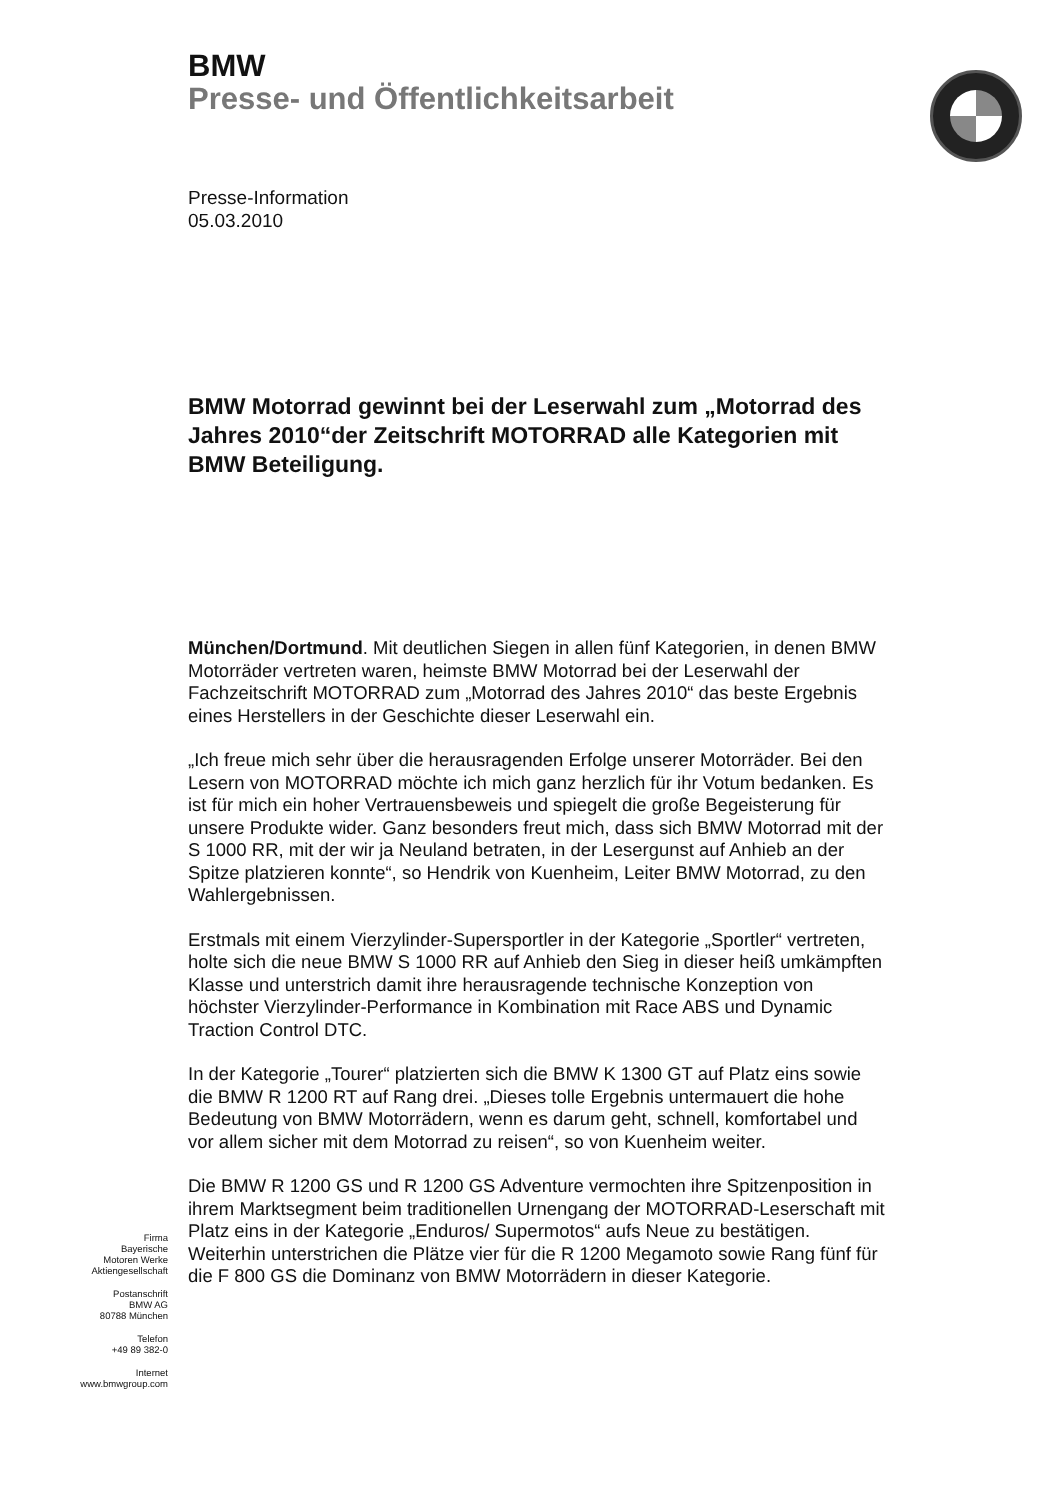BMW
Presse- und Öffentlichkeitsarbeit
Presse-Information
05.03.2010
BMW Motorrad gewinnt bei der Leserwahl zum „Motorrad des Jahres 2010“der Zeitschrift MOTORRAD alle Kategorien mit BMW Beteiligung.
München/Dortmund. Mit deutlichen Siegen in allen fünf Kategorien, in denen BMW Motorräder vertreten waren, heimste BMW Motorrad bei der Leserwahl der Fachzeitschrift MOTORRAD zum „Motorrad des Jahres 2010“ das beste Ergebnis eines Herstellers in der Geschichte dieser Leserwahl ein.
„Ich freue mich sehr über die herausragenden Erfolge unserer Motorräder. Bei den Lesern von MOTORRAD möchte ich mich ganz herzlich für ihr Votum bedanken. Es ist für mich ein hoher Vertrauensbeweis und spiegelt die große Begeisterung für unsere Produkte wider. Ganz besonders freut mich, dass sich BMW Motorrad mit der S 1000 RR, mit der wir ja Neuland betraten, in der Lesergunst auf Anhieb an der Spitze platzieren konnte“, so Hendrik von Kuenheim, Leiter BMW Motorrad, zu den Wahlergebnissen.
Erstmals mit einem Vierzylinder-Supersportler in der Kategorie „Sportler“ vertreten, holte sich die neue BMW S 1000 RR auf Anhieb den Sieg in dieser heiß umkämpften Klasse und unterstrich damit ihre herausragende technische Konzeption von höchster Vierzylinder-Performance in Kombination mit Race ABS und Dynamic Traction Control DTC.
In der Kategorie „Tourer“ platzierten sich die BMW K 1300 GT auf Platz eins sowie die BMW R 1200 RT auf Rang drei. „Dieses tolle Ergebnis untermauert die hohe Bedeutung von BMW Motorrädern, wenn es darum geht, schnell, komfortabel und vor allem sicher mit dem Motorrad zu reisen“, so von Kuenheim weiter.
Die BMW R 1200 GS und R 1200 GS Adventure vermochten ihre Spitzenposition in ihrem Marktsegment beim traditionellen Urnengang der MOTORRAD-Leserschaft mit Platz eins in der Kategorie „Enduros/ Supermotos“ aufs Neue zu bestätigen. Weiterhin unterstrichen die Plätze vier für die R 1200 Megamoto sowie Rang fünf für die F 800 GS die Dominanz von BMW Motorrädern in dieser Kategorie.
Firma
Bayerische
Motoren Werke
Aktiengesellschaft
Postanschrift
BMW AG
80788 München
Telefon
+49 89 382-0
Internet
www.bmwgroup.com